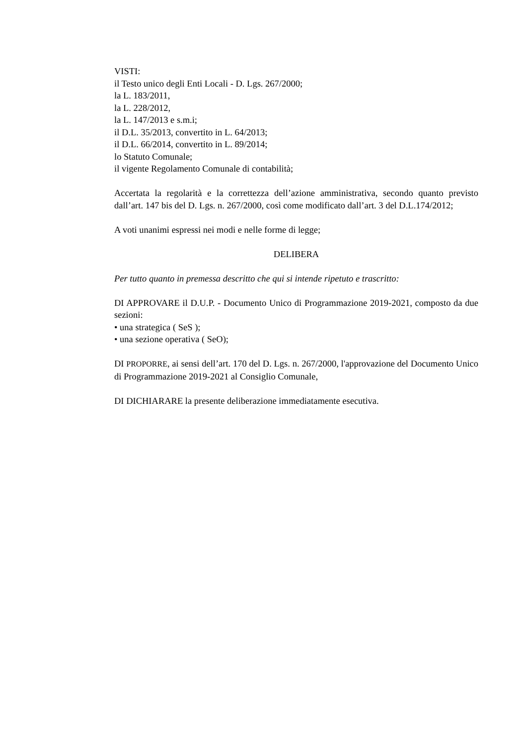VISTI:
il Testo unico degli Enti Locali - D. Lgs. 267/2000;
la L. 183/2011,
la L. 228/2012,
la L. 147/2013 e s.m.i;
il D.L. 35/2013, convertito in L. 64/2013;
il D.L. 66/2014, convertito in L. 89/2014;
lo Statuto Comunale;
il vigente Regolamento Comunale di contabilità;
Accertata la regolarità e la correttezza dell’azione amministrativa, secondo quanto previsto dall’art. 147 bis del D. Lgs. n. 267/2000, così come modificato dall’art. 3 del D.L.174/2012;
A voti unanimi espressi nei modi e nelle forme di legge;
DELIBERA
Per tutto quanto in premessa descritto che qui si intende ripetuto e trascritto:
DI APPROVARE il D.U.P. - Documento Unico di Programmazione 2019-2021, composto da due sezioni:
• una strategica ( SeS );
• una sezione operativa ( SeO);
DI PROPORRE, ai sensi dell’art. 170 del D. Lgs. n. 267/2000, l'approvazione del Documento Unico di Programmazione 2019-2021 al Consiglio Comunale,
DI DICHIARARE la presente deliberazione immediatamente esecutiva.